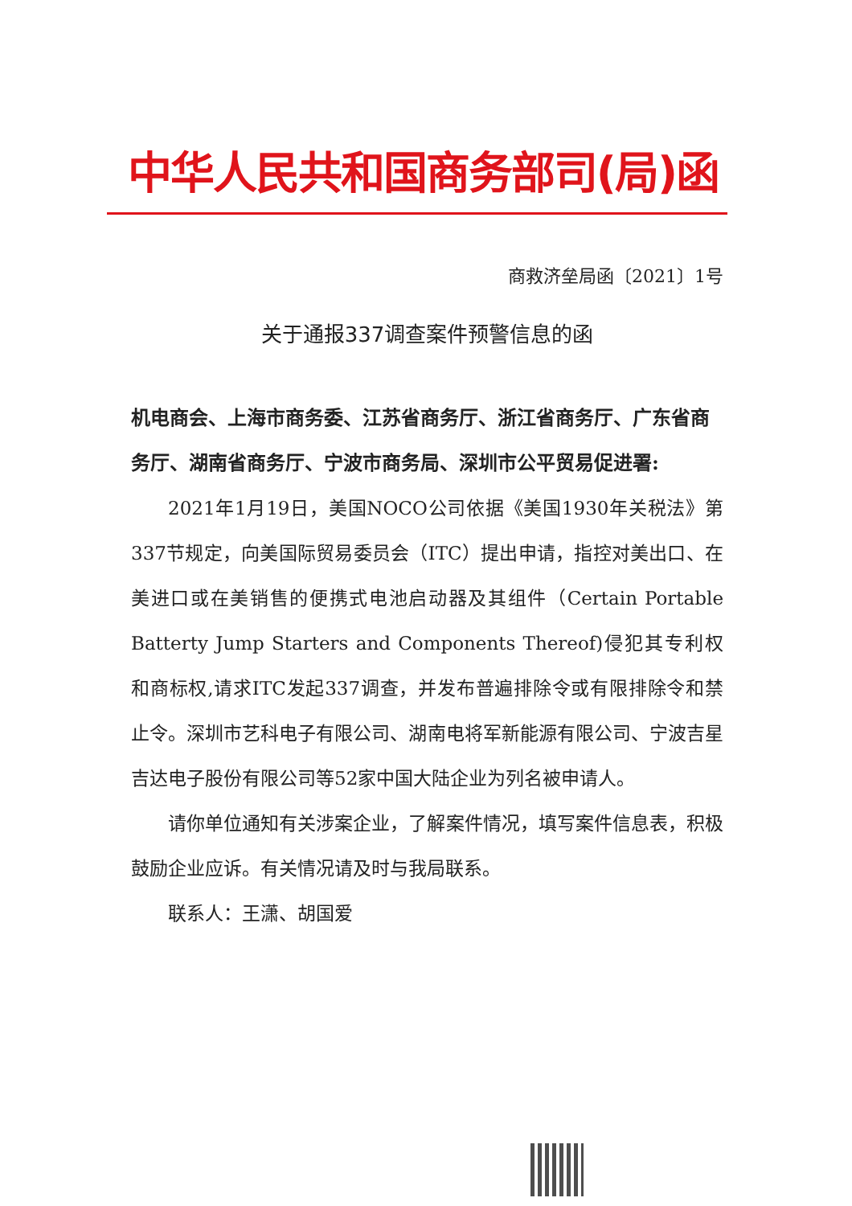中华人民共和国商务部司(局)函
商救济垒局函〔2021〕1号
关于通报337调查案件预警信息的函
机电商会、上海市商务委、江苏省商务厅、浙江省商务厅、广东省商务厅、湖南省商务厅、宁波市商务局、深圳市公平贸易促进署:
2021年1月19日，美国NOCO公司依据《美国1930年关税法》第337节规定，向美国际贸易委员会（ITC）提出申请，指控对美出口、在美进口或在美销售的便携式电池启动器及其组件（Certain Portable Batterty Jump Starters and Components Thereof)侵犯其专利权和商标权,请求ITC发起337调查，并发布普遍排除令或有限排除令和禁止令。深圳市艺科电子有限公司、湖南电将军新能源有限公司、宁波吉星吉达电子股份有限公司等52家中国大陆企业为列名被申请人。
请你单位通知有关涉案企业，了解案件情况，填写案件信息表，积极鼓励企业应诉。有关情况请及时与我局联系。
联系人：王潇、胡国爱